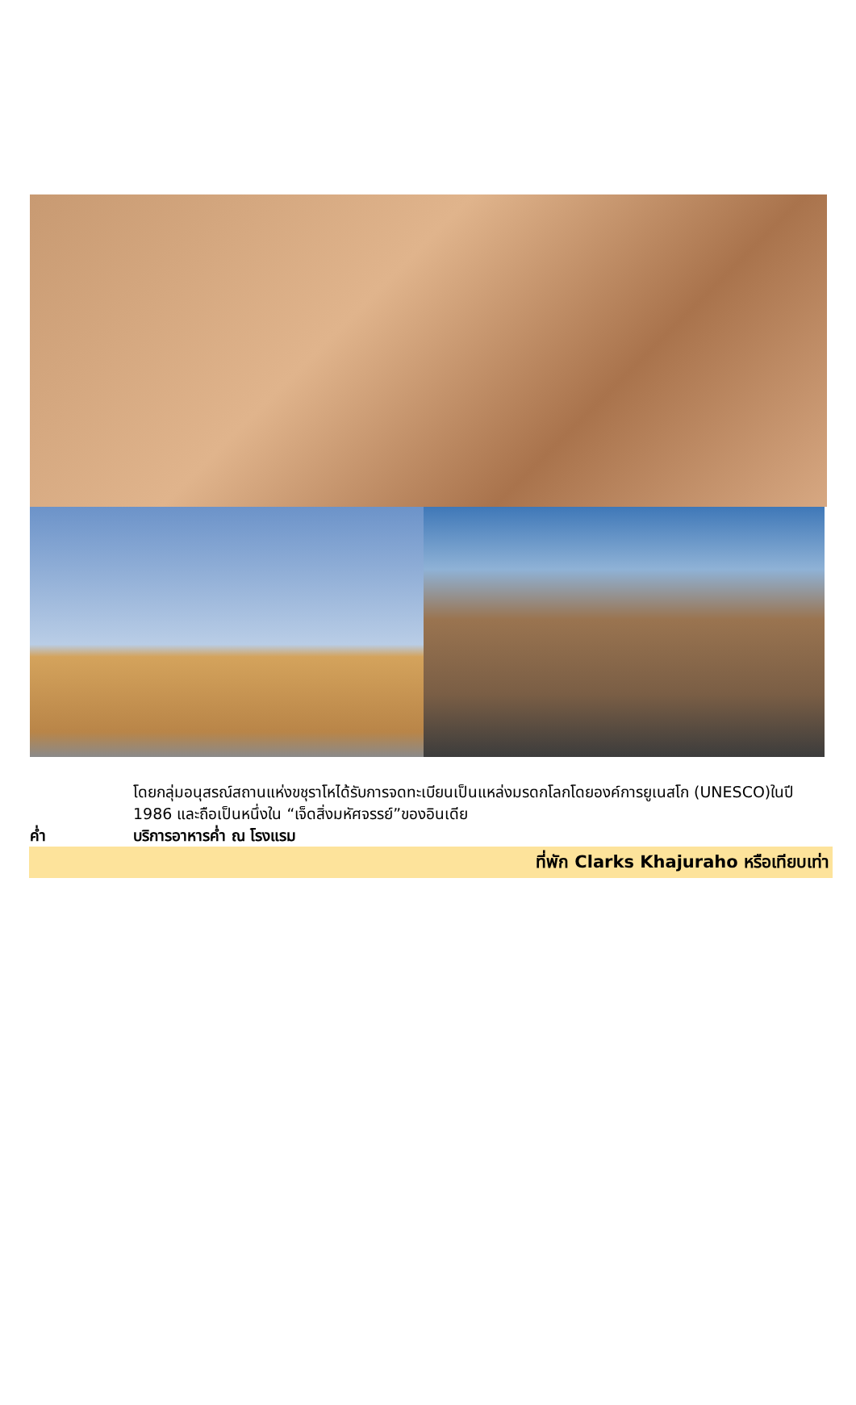โดยกลุ่มอนุสรณ์สถานแห่งขชุราโหได้รับการจดทะเบียนเป็นแหล่งมรดกโลกโดยองค์การยูเนสโก (UNESCO)ในปี 1986 และถือเป็นหนึ่งใน “เจ็ดสิ่งมหัศจรรย์”ของอินเดีย
ค่ำ บริการอาหารค่ำ ณ โรงแรม
ที่พัก Clarks Khajuraho หรือเทียบเท่า